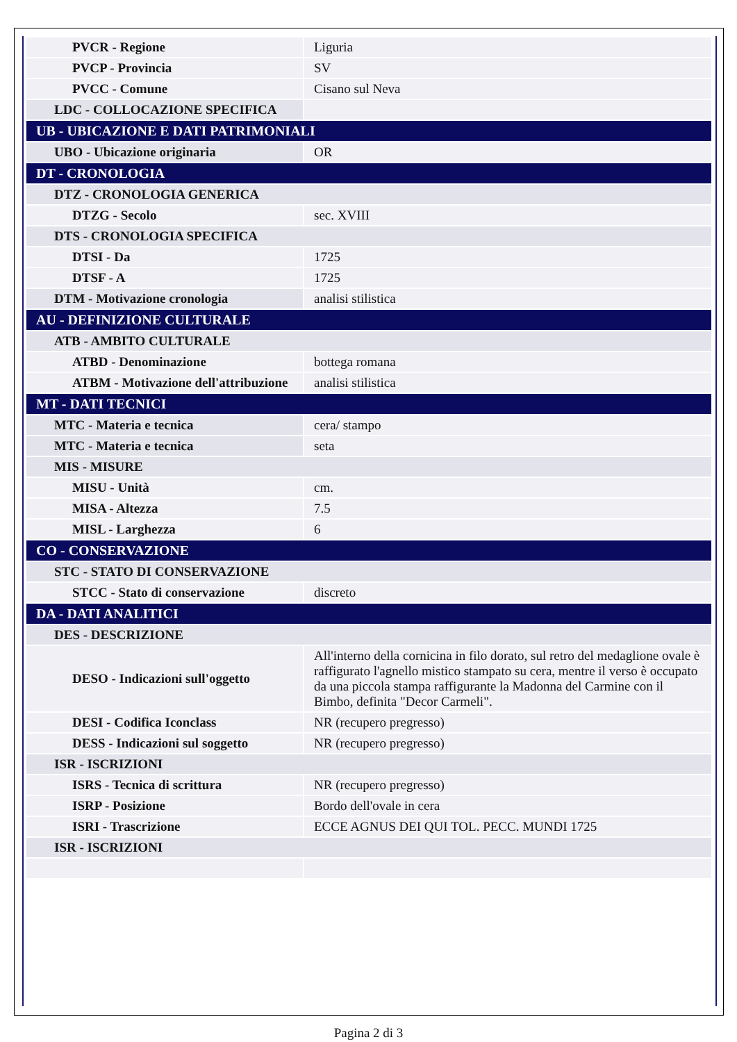| PVCR - Regione | Liguria |
| PVCP - Provincia | SV |
| PVCC - Comune | Cisano sul Neva |
| LDC - COLLOCAZIONE SPECIFICA | |
| UB - UBICAZIONE E DATI PATRIMONIALI | |
| UBO - Ubicazione originaria | OR |
| DT - CRONOLOGIA | |
| DTZ - CRONOLOGIA GENERICA | |
| DTZG - Secolo | sec. XVIII |
| DTS - CRONOLOGIA SPECIFICA | |
| DTSI - Da | 1725 |
| DTSF - A | 1725 |
| DTM - Motivazione cronologia | analisi stilistica |
| AU - DEFINIZIONE CULTURALE | |
| ATB - AMBITO CULTURALE | |
| ATBD - Denominazione | bottega romana |
| ATBM - Motivazione dell'attribuzione | analisi stilistica |
| MT - DATI TECNICI | |
| MTC - Materia e tecnica | cera/ stampo |
| MTC - Materia e tecnica | seta |
| MIS - MISURE | |
| MISU - Unità | cm. |
| MISA - Altezza | 7.5 |
| MISL - Larghezza | 6 |
| CO - CONSERVAZIONE | |
| STC - STATO DI CONSERVAZIONE | |
| STCC - Stato di conservazione | discreto |
| DA - DATI ANALITICI | |
| DES - DESCRIZIONE | |
| DESO - Indicazioni sull'oggetto | All'interno della cornicina in filo dorato, sul retro del medaglione ovale è raffigurato l'agnello mistico stampato su cera, mentre il verso è occupato da una piccola stampa raffigurante la Madonna del Carmine con il Bimbo, definita "Decor Carmeli". |
| DESI - Codifica Iconclass | NR (recupero pregresso) |
| DESS - Indicazioni sul soggetto | NR (recupero pregresso) |
| ISR - ISCRIZIONI | |
| ISRS - Tecnica di scrittura | NR (recupero pregresso) |
| ISRP - Posizione | Bordo dell'ovale in cera |
| ISRI - Trascrizione | ECCE AGNUS DEI QUI TOL. PECC. MUNDI 1725 |
| ISR - ISCRIZIONI | |
Pagina 2 di 3